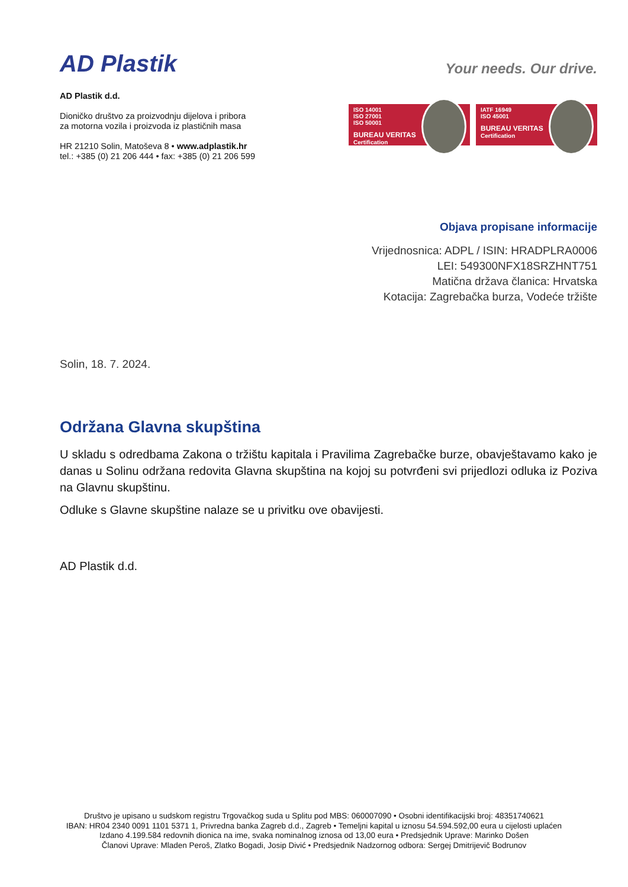AD Plastik
Your needs. Our drive.
AD Plastik d.d.
Dioničko društvo za proizvodnju dijelova i pribora
za motorna vozila i proizvoda iz plastičnih masa
HR 21210 Solin, Matoševa 8 • www.adplastik.hr
tel.: +385 (0) 21 206 444 • fax: +385 (0) 21 206 599
ISO 14001
ISO 27001
ISO 50001
BUREAU VERITAS
Certification
IATF 16949
ISO 45001
BUREAU VERITAS
Certification
Objava propisane informacije
Vrijednosnica: ADPL / ISIN: HRADPLRA0006
LEI: 549300NFX18SRZHNT751
Matična država članica: Hrvatska
Kotacija: Zagrebačka burza, Vodeće tržište
Solin, 18. 7. 2024.
Održana Glavna skupština
U skladu s odredbama Zakona o tržištu kapitala i Pravilima Zagrebačke burze, obavještavamo kako je danas u Solinu održana redovita Glavna skupština na kojoj su potvrđeni svi prijedlozi odluka iz Poziva na Glavnu skupštinu.
Odluke s Glavne skupštine nalaze se u privitku ove obavijesti.
AD Plastik d.d.
Društvo je upisano u sudskom registru Trgovačkog suda u Splitu pod MBS: 060007090 • Osobni identifikacijski broj: 48351740621
IBAN: HR04 2340 0091 1101 5371 1, Privredna banka Zagreb d.d., Zagreb • Temeljni kapital u iznosu 54.594.592,00 eura u cijelosti uplaćen
Izdano 4.199.584 redovnih dionica na ime, svaka nominalnog iznosa od 13,00 eura • Predsjednik Uprave: Marinko Došen
Članovi Uprave: Mladen Peroš, Zlatko Bogadi, Josip Divić • Predsjednik Nadzornog odbora: Sergej Dmitrijevič Bodrunov